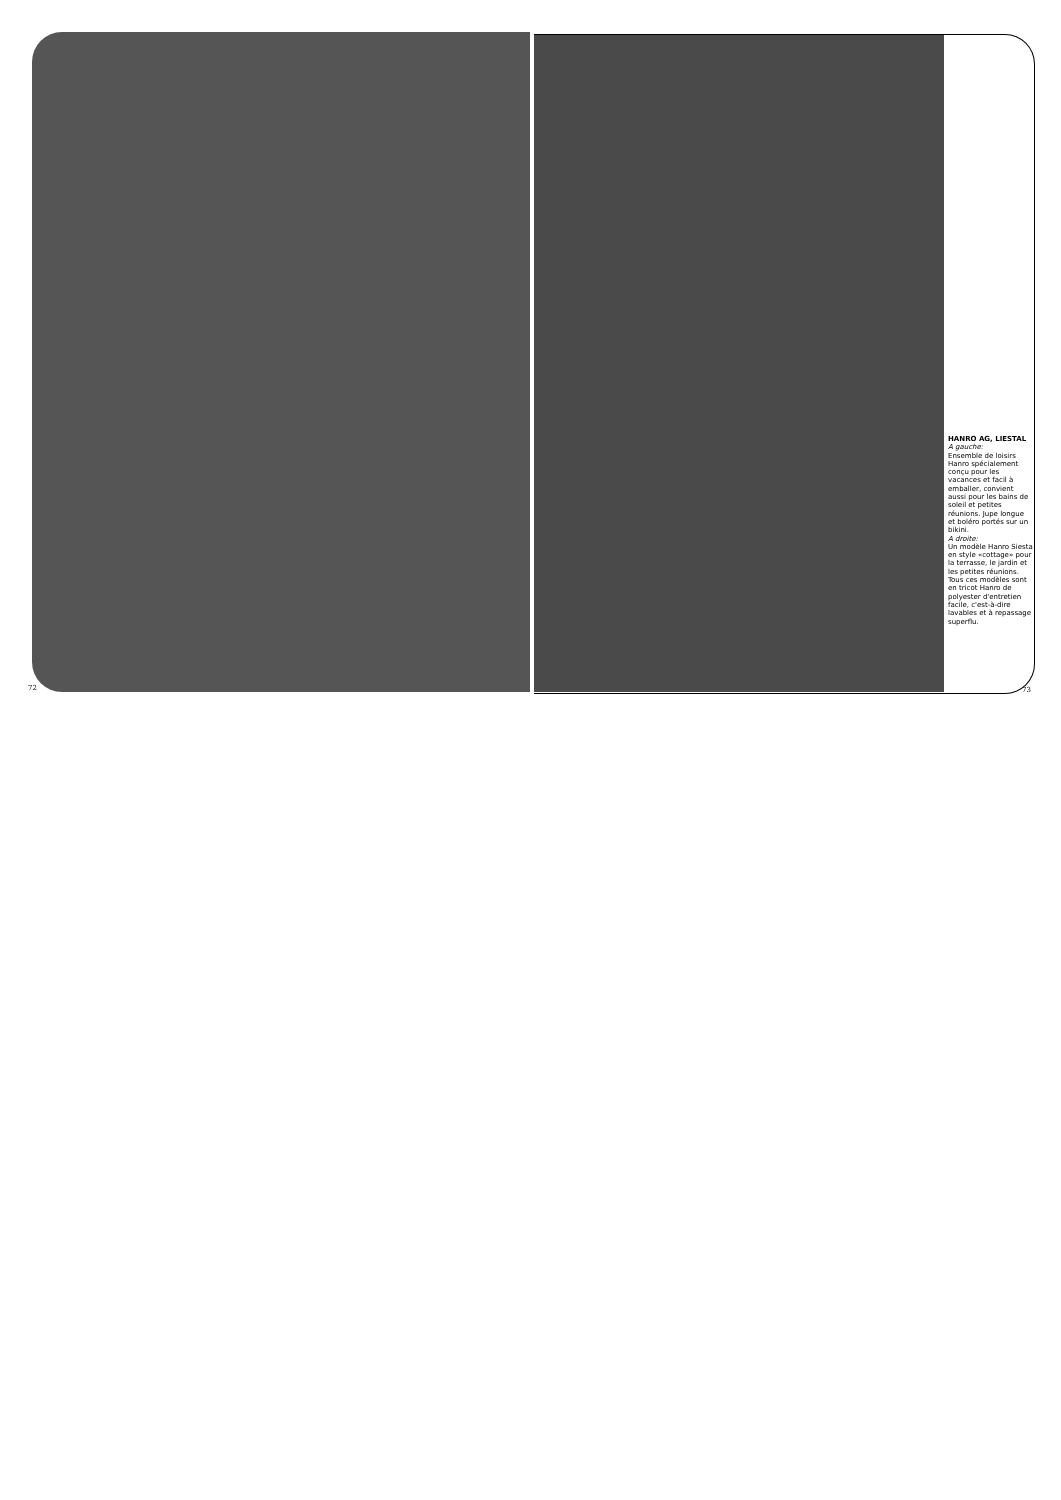HANRO AG, LIESTAL
A gauche:
Ensemble de loisirs Hanro spécialement conçu pour les vacances et facil à emballer, convient aussi pour les bains de soleil et petites réunions. Jupe longue et boléro portés sur un bikini.
A droite:
Un modèle Hanro Siesta en style «cottage» pour la terrasse, le jardin et les petites réunions. Tous ces modèles sont en tricot Hanro de polyester d'entretien facile, c'est-à-dire lavables et à repassage superflu.
72 73